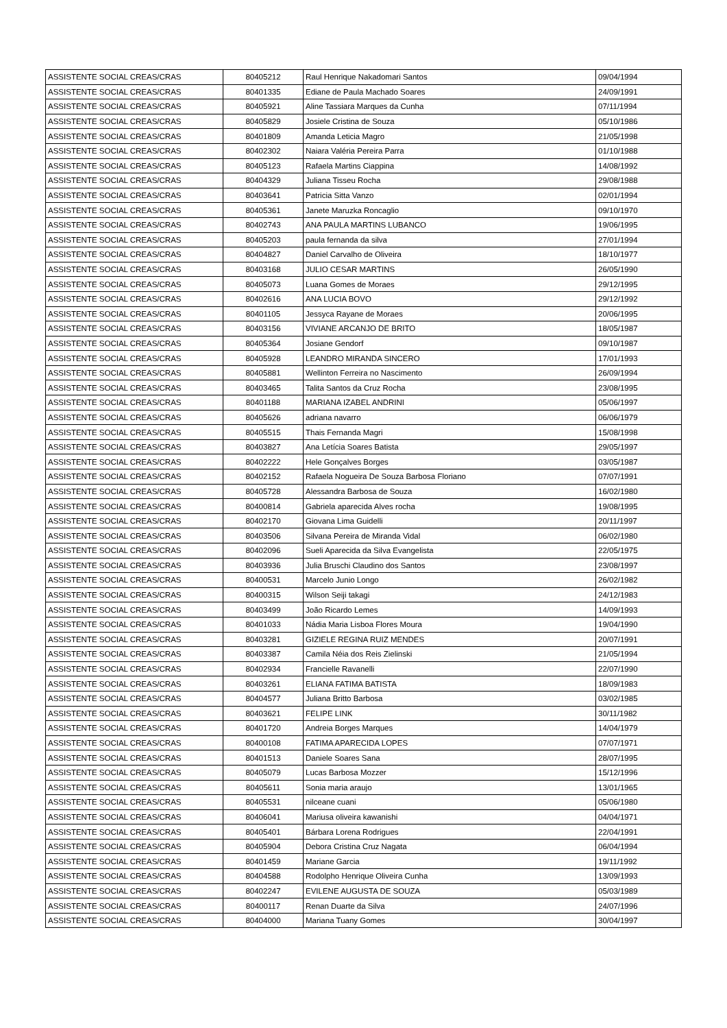| ASSISTENTE SOCIAL CREAS/CRAS | 80405212 | Raul Henrique Nakadomari Santos | 09/04/1994 |
| ASSISTENTE SOCIAL CREAS/CRAS | 80401335 | Ediane de Paula Machado Soares | 24/09/1991 |
| ASSISTENTE SOCIAL CREAS/CRAS | 80405921 | Aline Tassiara Marques da Cunha | 07/11/1994 |
| ASSISTENTE SOCIAL CREAS/CRAS | 80405829 | Josiele Cristina de Souza | 05/10/1986 |
| ASSISTENTE SOCIAL CREAS/CRAS | 80401809 | Amanda Leticia Magro | 21/05/1998 |
| ASSISTENTE SOCIAL CREAS/CRAS | 80402302 | Naiara Valéria Pereira Parra | 01/10/1988 |
| ASSISTENTE SOCIAL CREAS/CRAS | 80405123 | Rafaela Martins Ciappina | 14/08/1992 |
| ASSISTENTE SOCIAL CREAS/CRAS | 80404329 | Juliana Tisseu Rocha | 29/08/1988 |
| ASSISTENTE SOCIAL CREAS/CRAS | 80403641 | Patricia Sitta Vanzo | 02/01/1994 |
| ASSISTENTE SOCIAL CREAS/CRAS | 80405361 | Janete Maruzka Roncaglio | 09/10/1970 |
| ASSISTENTE SOCIAL CREAS/CRAS | 80402743 | ANA PAULA MARTINS LUBANCO | 19/06/1995 |
| ASSISTENTE SOCIAL CREAS/CRAS | 80405203 | paula fernanda da silva | 27/01/1994 |
| ASSISTENTE SOCIAL CREAS/CRAS | 80404827 | Daniel Carvalho de Oliveira | 18/10/1977 |
| ASSISTENTE SOCIAL CREAS/CRAS | 80403168 | JULIO CESAR MARTINS | 26/05/1990 |
| ASSISTENTE SOCIAL CREAS/CRAS | 80405073 | Luana Gomes de Moraes | 29/12/1995 |
| ASSISTENTE SOCIAL CREAS/CRAS | 80402616 | ANA LUCIA BOVO | 29/12/1992 |
| ASSISTENTE SOCIAL CREAS/CRAS | 80401105 | Jessyca Rayane de Moraes | 20/06/1995 |
| ASSISTENTE SOCIAL CREAS/CRAS | 80403156 | VIVIANE ARCANJO DE BRITO | 18/05/1987 |
| ASSISTENTE SOCIAL CREAS/CRAS | 80405364 | Josiane Gendorf | 09/10/1987 |
| ASSISTENTE SOCIAL CREAS/CRAS | 80405928 | LEANDRO MIRANDA SINCERO | 17/01/1993 |
| ASSISTENTE SOCIAL CREAS/CRAS | 80405881 | Wellinton Ferreira no Nascimento | 26/09/1994 |
| ASSISTENTE SOCIAL CREAS/CRAS | 80403465 | Talita Santos da Cruz Rocha | 23/08/1995 |
| ASSISTENTE SOCIAL CREAS/CRAS | 80401188 | MARIANA IZABEL ANDRINI | 05/06/1997 |
| ASSISTENTE SOCIAL CREAS/CRAS | 80405626 | adriana navarro | 06/06/1979 |
| ASSISTENTE SOCIAL CREAS/CRAS | 80405515 | Thais Fernanda Magri | 15/08/1998 |
| ASSISTENTE SOCIAL CREAS/CRAS | 80403827 | Ana Letícia Soares Batista | 29/05/1997 |
| ASSISTENTE SOCIAL CREAS/CRAS | 80402222 | Hele Gonçalves Borges | 03/05/1987 |
| ASSISTENTE SOCIAL CREAS/CRAS | 80402152 | Rafaela Nogueira De Souza Barbosa Floriano | 07/07/1991 |
| ASSISTENTE SOCIAL CREAS/CRAS | 80405728 | Alessandra Barbosa de Souza | 16/02/1980 |
| ASSISTENTE SOCIAL CREAS/CRAS | 80400814 | Gabriela aparecida Alves rocha | 19/08/1995 |
| ASSISTENTE SOCIAL CREAS/CRAS | 80402170 | Giovana Lima Guidelli | 20/11/1997 |
| ASSISTENTE SOCIAL CREAS/CRAS | 80403506 | Silvana Pereira de Miranda Vidal | 06/02/1980 |
| ASSISTENTE SOCIAL CREAS/CRAS | 80402096 | Sueli Aparecida da Silva Evangelista | 22/05/1975 |
| ASSISTENTE SOCIAL CREAS/CRAS | 80403936 | Julia Bruschi Claudino dos Santos | 23/08/1997 |
| ASSISTENTE SOCIAL CREAS/CRAS | 80400531 | Marcelo Junio Longo | 26/02/1982 |
| ASSISTENTE SOCIAL CREAS/CRAS | 80400315 | Wilson Seiji takagi | 24/12/1983 |
| ASSISTENTE SOCIAL CREAS/CRAS | 80403499 | João Ricardo Lemes | 14/09/1993 |
| ASSISTENTE SOCIAL CREAS/CRAS | 80401033 | Nádia Maria Lisboa Flores Moura | 19/04/1990 |
| ASSISTENTE SOCIAL CREAS/CRAS | 80403281 | GIZIELE REGINA RUIZ MENDES | 20/07/1991 |
| ASSISTENTE SOCIAL CREAS/CRAS | 80403387 | Camila Néia dos Reis Zielinski | 21/05/1994 |
| ASSISTENTE SOCIAL CREAS/CRAS | 80402934 | Francielle Ravanelli | 22/07/1990 |
| ASSISTENTE SOCIAL CREAS/CRAS | 80403261 | ELIANA FATIMA BATISTA | 18/09/1983 |
| ASSISTENTE SOCIAL CREAS/CRAS | 80404577 | Juliana Britto Barbosa | 03/02/1985 |
| ASSISTENTE SOCIAL CREAS/CRAS | 80403621 | FELIPE LINK | 30/11/1982 |
| ASSISTENTE SOCIAL CREAS/CRAS | 80401720 | Andreia Borges Marques | 14/04/1979 |
| ASSISTENTE SOCIAL CREAS/CRAS | 80400108 | FATIMA APARECIDA LOPES | 07/07/1971 |
| ASSISTENTE SOCIAL CREAS/CRAS | 80401513 | Daniele Soares Sana | 28/07/1995 |
| ASSISTENTE SOCIAL CREAS/CRAS | 80405079 | Lucas Barbosa Mozzer | 15/12/1996 |
| ASSISTENTE SOCIAL CREAS/CRAS | 80405611 | Sonia maria araujo | 13/01/1965 |
| ASSISTENTE SOCIAL CREAS/CRAS | 80405531 | nilceane cuani | 05/06/1980 |
| ASSISTENTE SOCIAL CREAS/CRAS | 80406041 | Mariusa oliveira kawanishi | 04/04/1971 |
| ASSISTENTE SOCIAL CREAS/CRAS | 80405401 | Bárbara Lorena Rodrigues | 22/04/1991 |
| ASSISTENTE SOCIAL CREAS/CRAS | 80405904 | Debora Cristina Cruz Nagata | 06/04/1994 |
| ASSISTENTE SOCIAL CREAS/CRAS | 80401459 | Mariane Garcia | 19/11/1992 |
| ASSISTENTE SOCIAL CREAS/CRAS | 80404588 | Rodolpho Henrique Oliveira Cunha | 13/09/1993 |
| ASSISTENTE SOCIAL CREAS/CRAS | 80402247 | EVILENE AUGUSTA DE SOUZA | 05/03/1989 |
| ASSISTENTE SOCIAL CREAS/CRAS | 80400117 | Renan Duarte da Silva | 24/07/1996 |
| ASSISTENTE SOCIAL CREAS/CRAS | 80404000 | Mariana Tuany Gomes | 30/04/1997 |